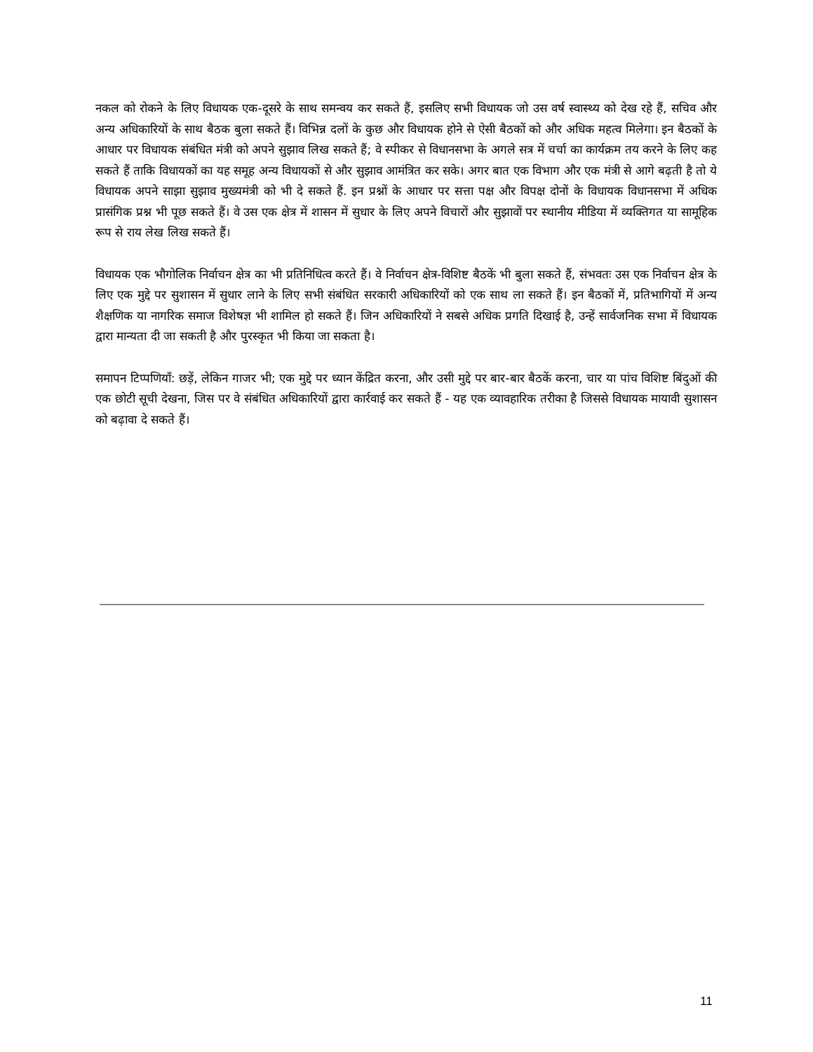नकल को रोकने के लिए विधायक एक-दूसरे के साथ समन्वय कर सकते हैं, इसलिए सभी विधायक जो उस वर्ष स्वास्थ्य को देख रहे हैं, सचिव और अन्य अधिकारियों के साथ बैठक बुला सकते हैं। विभिन्न दलों के कुछ और विधायक होने से ऐसी बैठकों को और अधिक महत्व मिलेगा। इन बैठकों के आधार पर विधायक संबंधित मंत्री को अपने सुझाव लिख सकते हैं; वे स्पीकर से विधानसभा के अगले सत्र में चर्चा का कार्यक्रम तय करने के लिए कह सकते हैं ताकि विधायकों का यह समूह अन्य विधायकों से और सुझाव आमंत्रित कर सके। अगर बात एक विभाग और एक मंत्री से आगे बढ़ती है तो ये विधायक अपने साझा सुझाव मुख्यमंत्री को भी दे सकते हैं. इन प्रश्नों के आधार पर सत्ता पक्ष और विपक्ष दोनों के विधायक विधानसभा में अधिक प्रासंगिक प्रश्न भी पूछ सकते हैं। वे उस एक क्षेत्र में शासन में सुधार के लिए अपने विचारों और सुझावों पर स्थानीय मीडिया में व्यक्तिगत या सामूहिक रूप से राय लेख लिख सकते हैं।
विधायक एक भौगोलिक निर्वाचन क्षेत्र का भी प्रतिनिधित्व करते हैं। वे निर्वाचन क्षेत्र-विशिष्ट बैठकें भी बुला सकते हैं, संभवतः उस एक निर्वाचन क्षेत्र के लिए एक मुद्दे पर सुशासन में सुधार लाने के लिए सभी संबंधित सरकारी अधिकारियों को एक साथ ला सकते हैं। इन बैठकों में, प्रतिभागियों में अन्य शैक्षणिक या नागरिक समाज विशेषज्ञ भी शामिल हो सकते हैं। जिन अधिकारियों ने सबसे अधिक प्रगति दिखाई है, उन्हें सार्वजनिक सभा में विधायक द्वारा मान्यता दी जा सकती है और पुरस्कृत भी किया जा सकता है।
समापन टिप्पणियाँ: छड़ें, लेकिन गाजर भी; एक मुद्दे पर ध्यान केंद्रित करना, और उसी मुद्दे पर बार-बार बैठकें करना, चार या पांच विशिष्ट बिंदुओं की एक छोटी सूची देखना, जिस पर वे संबंधित अधिकारियों द्वारा कार्रवाई कर सकते हैं - यह एक व्यावहारिक तरीका है जिससे विधायक मायावी सुशासन को बढ़ावा दे सकते हैं।
11